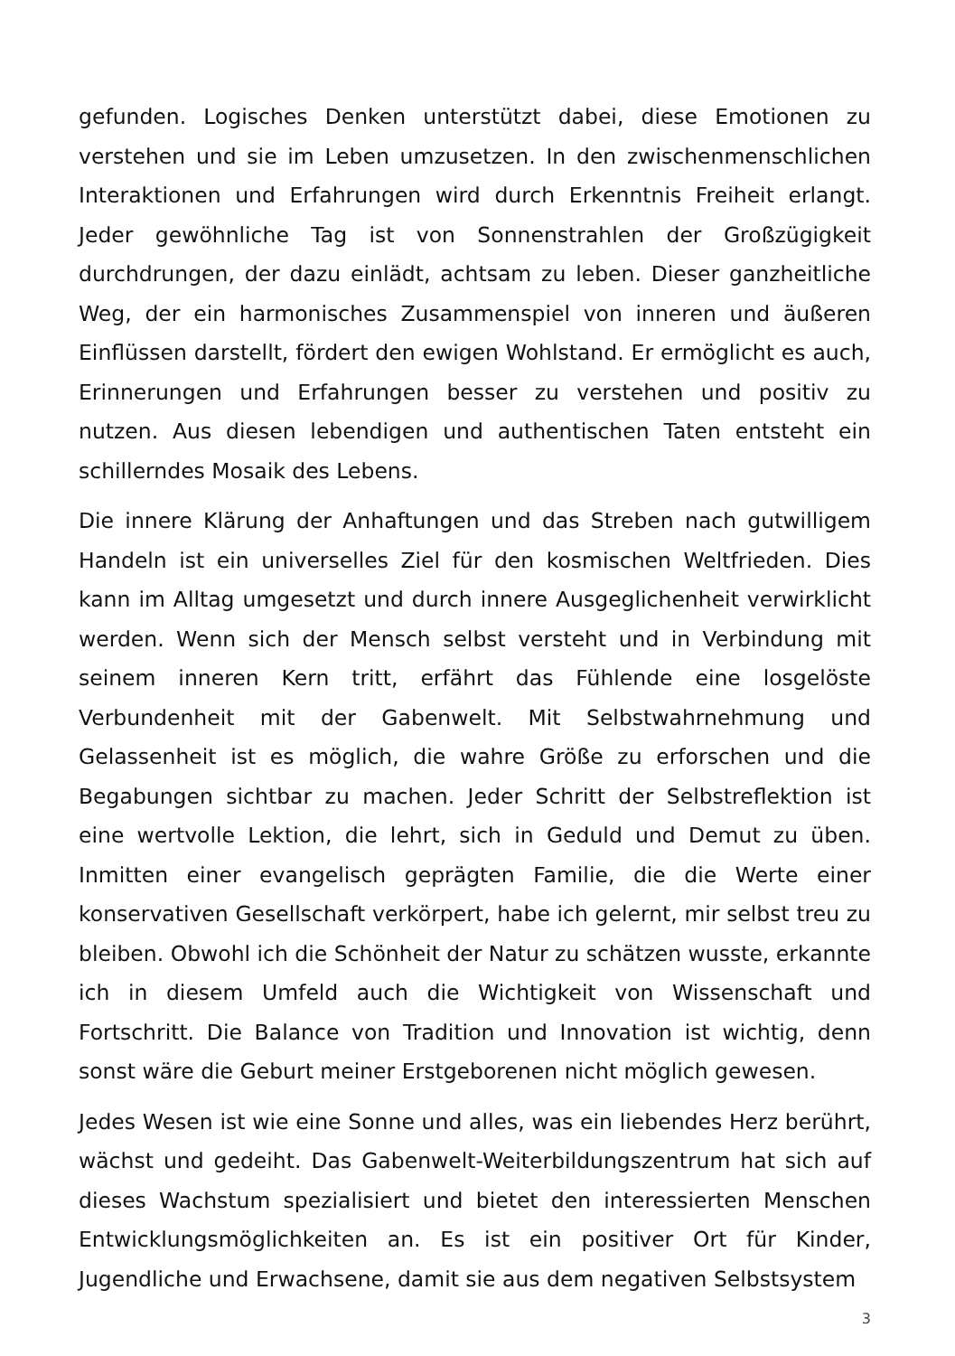gefunden. Logisches Denken unterstützt dabei, diese Emotionen zu verstehen und sie im Leben umzusetzen. In den zwischenmenschlichen Interaktionen und Erfahrungen wird durch Erkenntnis Freiheit erlangt. Jeder gewöhnliche Tag ist von Sonnenstrahlen der Großzügigkeit durchdrungen, der dazu einlädt, achtsam zu leben. Dieser ganzheitliche Weg, der ein harmonisches Zusammenspiel von inneren und äußeren Einflüssen darstellt, fördert den ewigen Wohlstand. Er ermöglicht es auch, Erinnerungen und Erfahrungen besser zu verstehen und positiv zu nutzen. Aus diesen lebendigen und authentischen Taten entsteht ein schillerndes Mosaik des Lebens.
Die innere Klärung der Anhaftungen und das Streben nach gutwilligem Handeln ist ein universelles Ziel für den kosmischen Weltfrieden. Dies kann im Alltag umgesetzt und durch innere Ausgeglichenheit verwirklicht werden. Wenn sich der Mensch selbst versteht und in Verbindung mit seinem inneren Kern tritt, erfährt das Fühlende eine losgelöste Verbundenheit mit der Gabenwelt. Mit Selbstwahrnehmung und Gelassenheit ist es möglich, die wahre Größe zu erforschen und die Begabungen sichtbar zu machen. Jeder Schritt der Selbstreflektion ist eine wertvolle Lektion, die lehrt, sich in Geduld und Demut zu üben. Inmitten einer evangelisch geprägten Familie, die die Werte einer konservativen Gesellschaft verkörpert, habe ich gelernt, mir selbst treu zu bleiben. Obwohl ich die Schönheit der Natur zu schätzen wusste, erkannte ich in diesem Umfeld auch die Wichtigkeit von Wissenschaft und Fortschritt. Die Balance von Tradition und Innovation ist wichtig, denn sonst wäre die Geburt meiner Erstgeborenen nicht möglich gewesen.
Jedes Wesen ist wie eine Sonne und alles, was ein liebendes Herz berührt, wächst und gedeiht. Das Gabenwelt-Weiterbildungszentrum hat sich auf dieses Wachstum spezialisiert und bietet den interessierten Menschen Entwicklungsmöglichkeiten an. Es ist ein positiver Ort für Kinder, Jugendliche und Erwachsene, damit sie aus dem negativen Selbstsystem
3